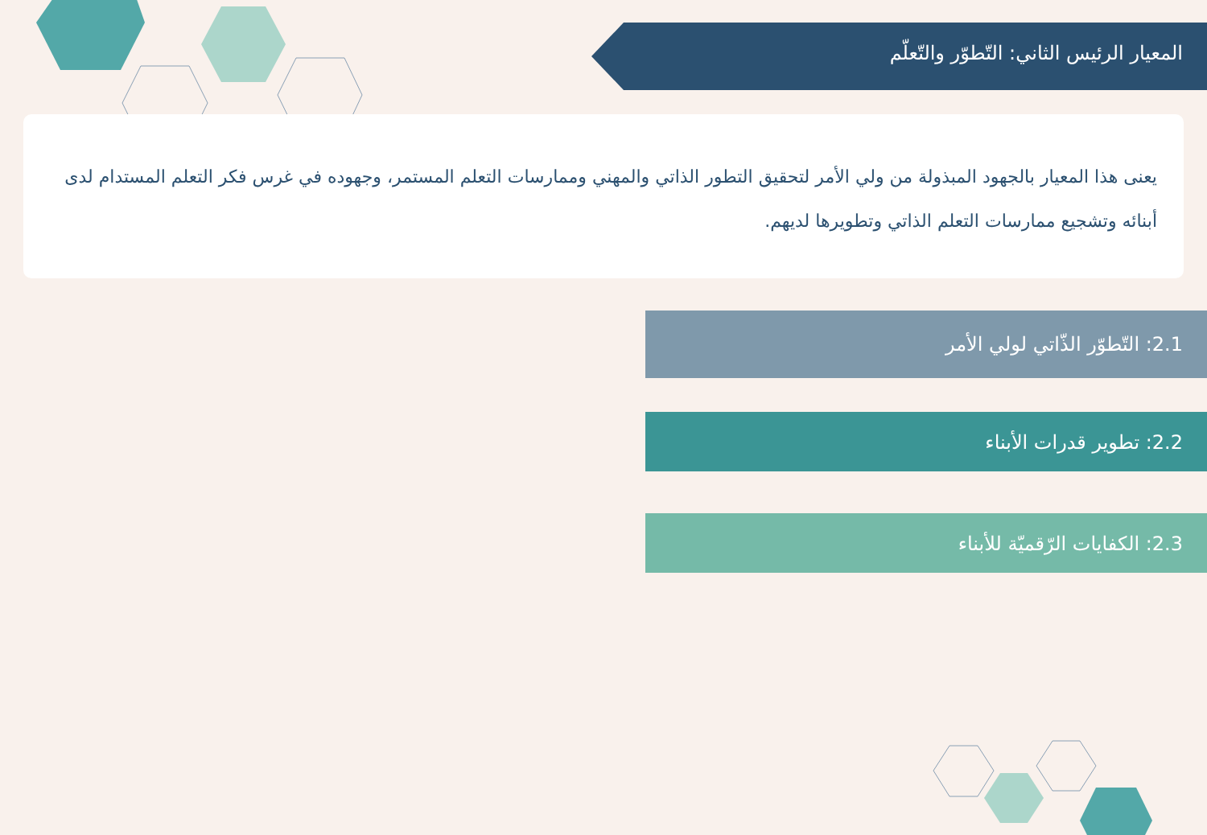المعيار الرئيس الثاني: التّطوّر والتّعلّم
يعنى هذا المعيار بالجهود المبذولة من ولي الأمر لتحقيق التطور الذاتي والمهني وممارسات التعلم المستمر، وجهوده في غرس فكر التعلم المستدام لدى أبنائه وتشجيع ممارسات التعلم الذاتي وتطويرها لديهم.
2.1: التّطوّر الذّاتي لولي الأمر
2.2: تطوير قدرات الأبناء
2.3: الكفايات الرّقميّة للأبناء